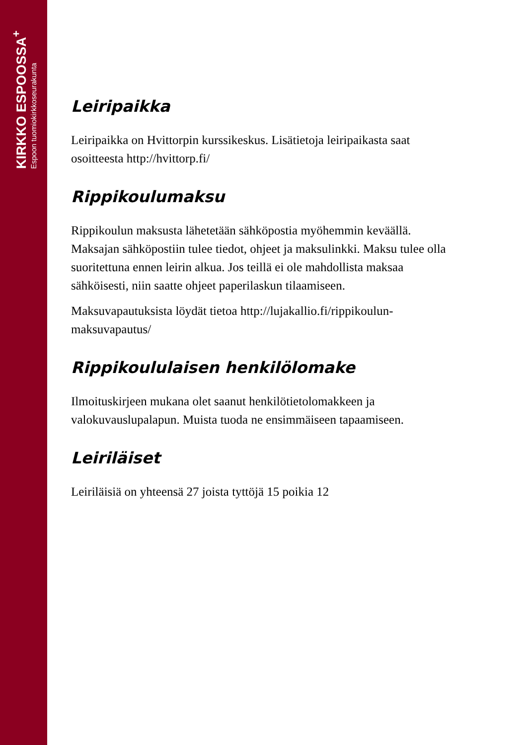KIRKKO ESPOOSSA<sup>+</sup>
Espoon tuomiokirkkoseurakunta
Leiripaikka
Leiripaikka on Hvittorpin kurssikeskus. Lisätietoja leiripaikasta saat osoitteesta http://hvittorp.fi/
Rippikoulumaksu
Rippikoulun maksusta lähetetään sähköpostia myöhemmin keväällä. Maksajan sähköpostiin tulee tiedot, ohjeet ja maksulinkki. Maksu tulee olla suoritettuna ennen leirin alkua. Jos teillä ei ole mahdollista maksaa sähköisesti, niin saatte ohjeet paperilaskun tilaamiseen.
Maksuvapautuksista löydät tietoa http://lujakallio.fi/rippikoulun-maksuvapautus/
Rippikoululaisen henkilölomake
Ilmoituskirjeen mukana olet saanut henkilötietolomakkeen ja valokuvauslupalapun. Muista tuoda ne ensimmäiseen tapaamiseen.
Leiriläiset
Leiriläisiä on yhteensä 27 joista tyttöjä 15 poikia 12